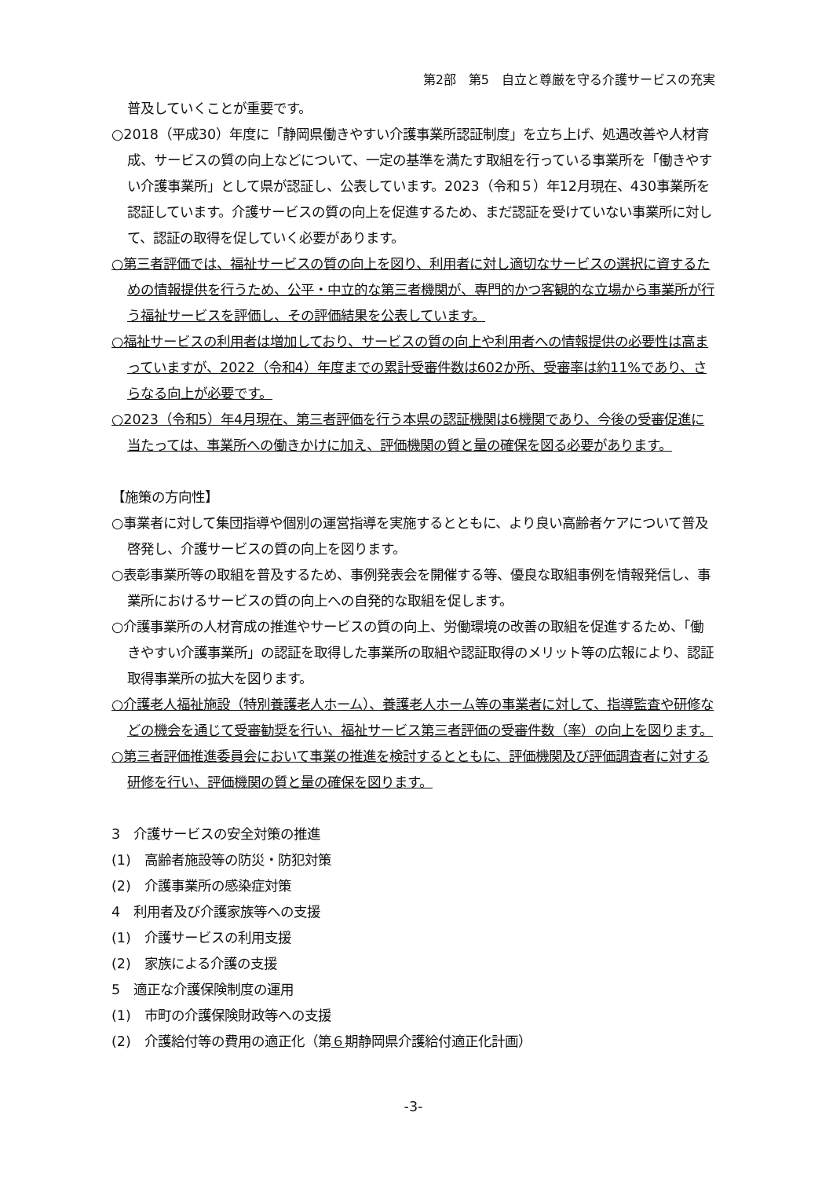第2部　第5　自立と尊厳を守る介護サービスの充実
普及していくことが重要です。
○2018（平成30）年度に「静岡県働きやすい介護事業所認証制度」を立ち上げ、処遇改善や人材育成、サービスの質の向上などについて、一定の基準を満たす取組を行っている事業所を「働きやすい介護事業所」として県が認証し、公表しています。2023（令和５）年12月現在、430事業所を認証しています。介護サービスの質の向上を促進するため、まだ認証を受けていない事業所に対して、認証の取得を促していく必要があります。
○第三者評価では、福祉サービスの質の向上を図り、利用者に対し適切なサービスの選択に資するための情報提供を行うため、公平・中立的な第三者機関が、専門的かつ客観的な立場から事業所が行う福祉サービスを評価し、その評価結果を公表しています。
○福祉サービスの利用者は増加しており、サービスの質の向上や利用者への情報提供の必要性は高まっていますが、2022（令和4）年度までの累計受審件数は602か所、受審率は約11%であり、さらなる向上が必要です。
○2023（令和5）年4月現在、第三者評価を行う本県の認証機関は6機関であり、今後の受審促進に当たっては、事業所への働きかけに加え、評価機関の質と量の確保を図る必要があります。
【施策の方向性】
○事業者に対して集団指導や個別の運営指導を実施するとともに、より良い高齢者ケアについて普及啓発し、介護サービスの質の向上を図ります。
○表彰事業所等の取組を普及するため、事例発表会を開催する等、優良な取組事例を情報発信し、事業所におけるサービスの質の向上への自発的な取組を促します。
○介護事業所の人材育成の推進やサービスの質の向上、労働環境の改善の取組を促進するため、「働きやすい介護事業所」の認証を取得した事業所の取組や認証取得のメリット等の広報により、認証取得事業所の拡大を図ります。
○介護老人福祉施設（特別養護老人ホーム）、養護老人ホーム等の事業者に対して、指導監査や研修などの機会を通じて受審勧奨を行い、福祉サービス第三者評価の受審件数（率）の向上を図ります。
○第三者評価推進委員会において事業の推進を検討するとともに、評価機関及び評価調査者に対する研修を行い、評価機関の質と量の確保を図ります。
3　介護サービスの安全対策の推進
(1)　高齢者施設等の防災・防犯対策
(2)　介護事業所の感染症対策
4　利用者及び介護家族等への支援
(1)　介護サービスの利用支援
(2)　家族による介護の支援
5　適正な介護保険制度の運用
(1)　市町の介護保険財政等への支援
(2)　介護給付等の費用の適正化（第６期静岡県介護給付適正化計画）
-3-